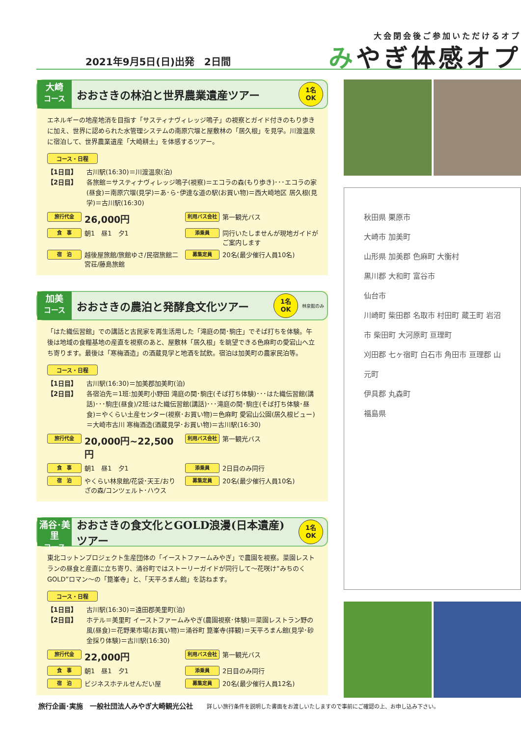大会閉会後ご参加いただけるオプ
みやぎ体感オプ 2021年9月5日(日)出発　2日間
大崎
コース
おおさきの林泊と世界農業遺産ツアー
1名
OK
エネルギーの地産地消を目指す「サスティナヴィレッジ鳴子」の視察とガイド付きのもり歩きに加え、世界に認められた水管理システムの南原穴堰と屋敷林の「居久根」を見学。川渡温泉に宿泊して、世界農業遺産「大崎耕土」を体感するツアー。
コース・日程
【1日目】 古川駅(16:30)＝川渡温泉(泊)
【2日目】 各旅館＝サスティナヴィレッジ鳴子(視察)＝エコラの森(もり歩き)･･･エコラの家(昼食)＝南原穴堰(見学)＝あ･ら･伊達な道の駅(お買い物)＝西大崎地区 居久根(見学)＝古川駅(16:30)
旅行代金 26,000円
利用バス会社 第一観光バス
食　事 朝1　昼1　夕1
添乗員 同行いたしませんが現地ガイドがご案内します
宿　泊 越後屋旅館/旅館ゆさ/民宿旅館二宮荘/藤島旅館
募集定員 20名(最少催行人員10名)
加美
コース
おおさきの農泊と発酵食文化ツアー
1名
OK
林泉館のみ
「はた織伝習館」での講話と古民家を再生活用した「滝庭の関･駒庄」でそば打ちを体験。午後は地域の食糧基地の産直を視察のあと、屋敷林「居久根」を眺望できる色麻町の愛宕山へ立ち寄ります。最後は「寒梅酒造」の酒蔵見学と地酒を試飲。宿泊は加美町の農家民泊等。
コース・日程
【1日目】 古川駅(16:30)＝加美郡加美町(泊)
【2日目】 各宿泊先＝1班:加美町小野田 滝庭の関･駒庄(そば打ち体験)･･･はた織伝習館(講話)･･･駒庄(昼食)/2班:はた織伝習館(講話)･･･滝庭の関･駒庄(そば打ち体験･昼食)＝やくらい土産センター(視察･お買い物)＝色麻町 愛宕山公園(居久根ビュー)＝大崎市古川 寒梅酒造(酒蔵見学･お買い物)＝古川駅(16:30)
旅行代金 20,000円~22,500円
利用バス会社 第一観光バス
食　事 朝1　昼1　夕1
添乗員 2日目のみ同行
宿　泊 やくらい林泉館/花袋･天王/おりざの森/コンツェルト･ハウス
募集定員 20名(最少催行人員10名)
涌谷･美里
コース
おおさきの食文化とGOLD浪漫(日本遺産)ツアー
1名
OK
東北コットンプロジェクト生産団体の「イーストファームみやぎ」で農園を視察。菜園レストランの昼食と産直に立ち寄り、涌谷町ではストーリーガイドが同行して～花咲け“みちのくGOLD”ロマン～の「箟峯寺」と、「天平ろまん館」を訪ねます。
コース・日程
【1日目】 古川駅(16:30)＝遠田郡美里町(泊)
【2日目】 ホテル＝美里町 イーストファームみやぎ(農園視察･体験)＝菜園レストラン野の風(昼食)＝花野果市場(お買い物)＝涌谷町 箟峯寺(拝観)＝天平ろまん館(見学･砂金採り体験)＝古川駅(16:30)
旅行代金 22,000円
利用バス会社 第一観光バス
食　事 朝1　昼1　夕1
添乗員 2日目のみ同行
宿　泊 ビジネスホテルせんだい屋
募集定員 20名(最少催行人員12名)
秋田県 栗原市
大崎市 加美町
山形県 加美郡 色麻町 大衡村
黒川郡 大和町 富谷市
仙台市
川崎町 柴田郡 名取市 村田町 蔵王町 岩沼市 柴田町 大河原町 亘理町
刈田郡 七ヶ宿町 白石市 角田市 亘理郡 山元町
伊具郡 丸森町
福島県
旅行企画･実施　一般社団法人みやぎ大崎観光公社 詳しい旅行条件を説明した書面をお渡しいたしますので事前にご確認の上、お申し込み下さい。